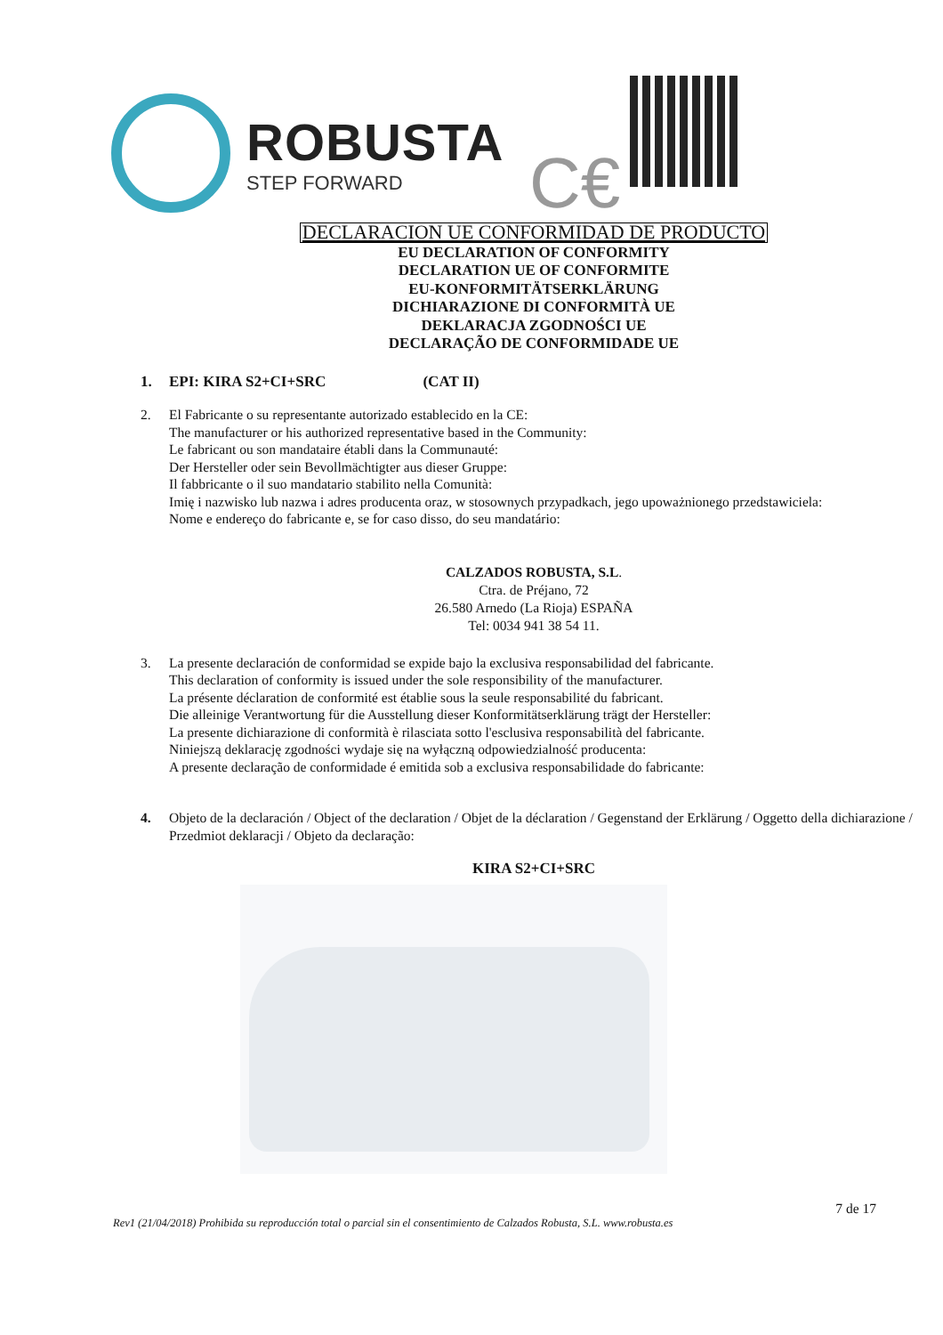ROBUSTA
STEP FORWARD
C€
DECLARACION UE CONFORMIDAD DE PRODUCTO
EU DECLARATION OF CONFORMITY
DECLARATION UE OF CONFORMITE
EU-KONFORMITÄTSERKLÄRUNG
DICHIARAZIONE DI CONFORMITÀ UE
DEKLARACJA ZGODNOŚCI UE
DECLARAÇÃO DE CONFORMIDADE UE
1. EPI: KIRA S2+CI+SRC (CAT II)
2. El Fabricante o su representante autorizado establecido en la CE:
The manufacturer or his authorized representative based in the Community:
Le fabricant ou son mandataire établi dans la Communauté:
Der Hersteller oder sein Bevollmächtigter aus dieser Gruppe:
Il fabbricante o il suo mandatario stabilito nella Comunità:
Imię i nazwisko lub nazwa i adres producenta oraz, w stosownych przypadkach, jego upoważnionego przedstawiciela:
Nome e endereço do fabricante e, se for caso disso, do seu mandatário:
CALZADOS ROBUSTA, S.L.
Ctra. de Préjano, 72
26.580 Arnedo (La Rioja) ESPAÑA
Tel: 0034 941 38 54 11.
3. La presente declaración de conformidad se expide bajo la exclusiva responsabilidad del fabricante.
This declaration of conformity is issued under the sole responsibility of the manufacturer.
La présente déclaration de conformité est établie sous la seule responsabilité du fabricant.
Die alleinige Verantwortung für die Ausstellung dieser Konformitätserklärung trägt der Hersteller:
La presente dichiarazione di conformità è rilasciata sotto l'esclusiva responsabilità del fabricante.
Niniejszą deklarację zgodności wydaje się na wyłączną odpowiedzialność producenta:
A presente declaração de conformidade é emitida sob a exclusiva responsabilidade do fabricante:
4. Objeto de la declaración / Object of the declaration / Objet de la déclaration / Gegenstand der Erklärung / Oggetto della dichiarazione / Przedmiot deklaracji / Objeto da declaração:
KIRA S2+CI+SRC
7 de 17
Rev1 (21/04/2018) Prohibida su reproducción total o parcial sin el consentimiento de Calzados Robusta, S.L. www.robusta.es